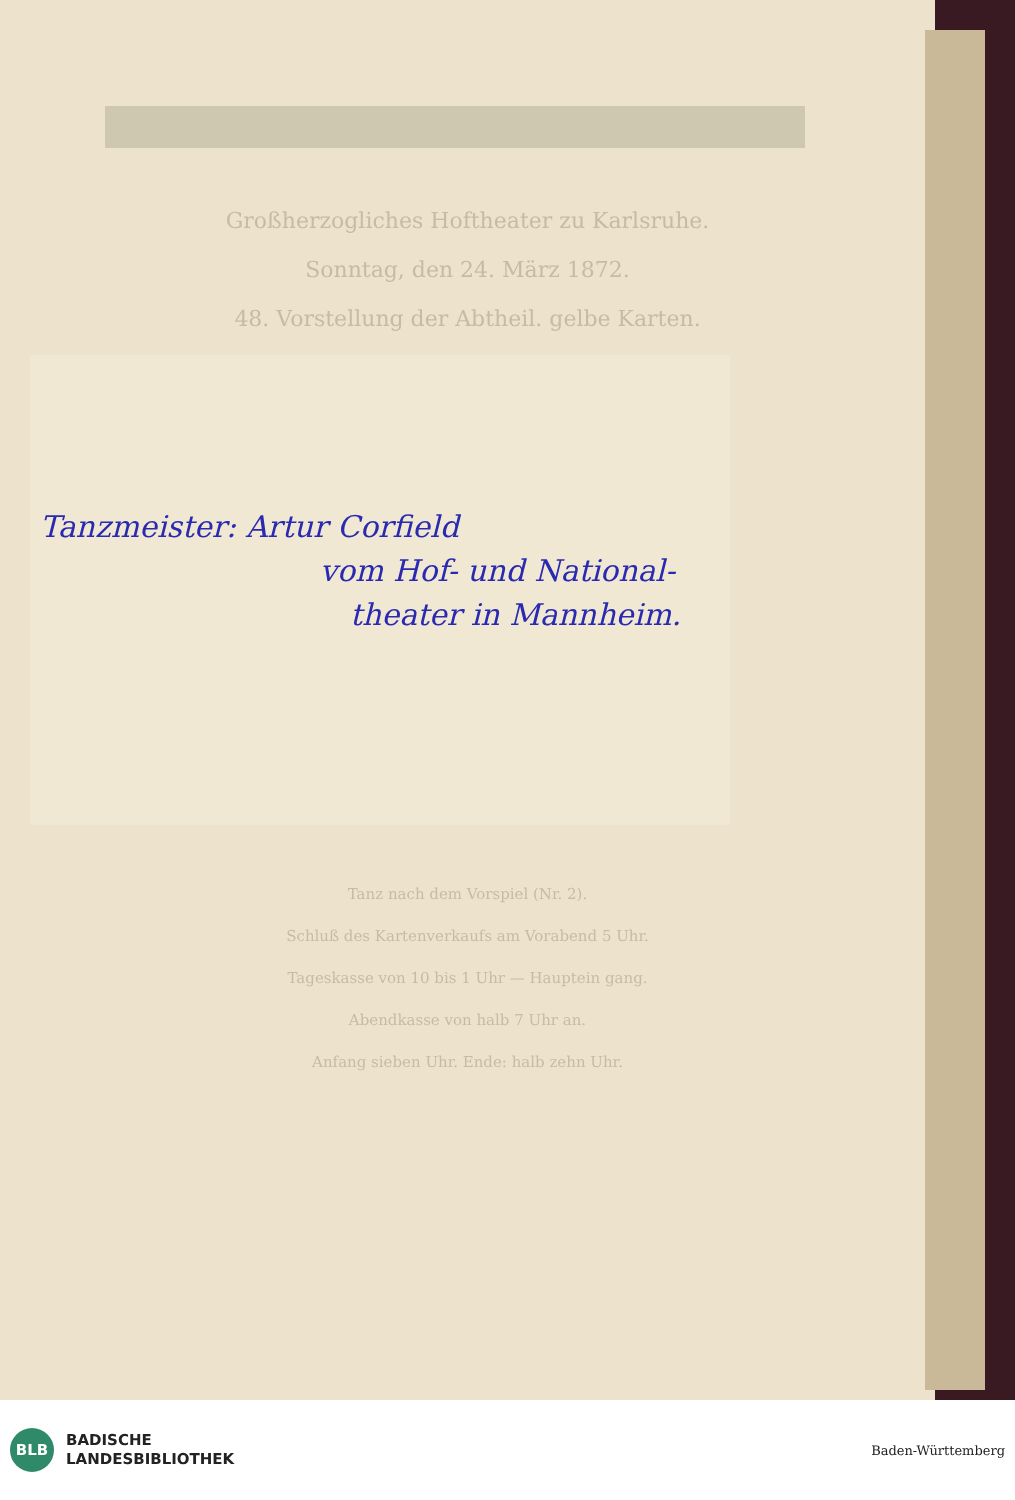Großherzogliches Hoftheater zu Karlsruhe.
Sonntag, den 24. März 1872.
48. Vorstellung der Abtheil. gelbe Karten.
Tanzmeister: Artur Corfield
vom Hof- und National-
theater in Mannheim.
Tanz nach dem Vorspiel (Nr. 2).
Schluß des Kartenverkaufs am Vorabend 5 Uhr.
Tageskasse von 10 bis 1 Uhr — Hauptein gang.
Abendkasse von halb 7 Uhr an.
Anfang sieben Uhr. Ende: halb zehn Uhr.
BLB
BADISCHE
LANDESBIBLIOTHEK
Baden-Württemberg